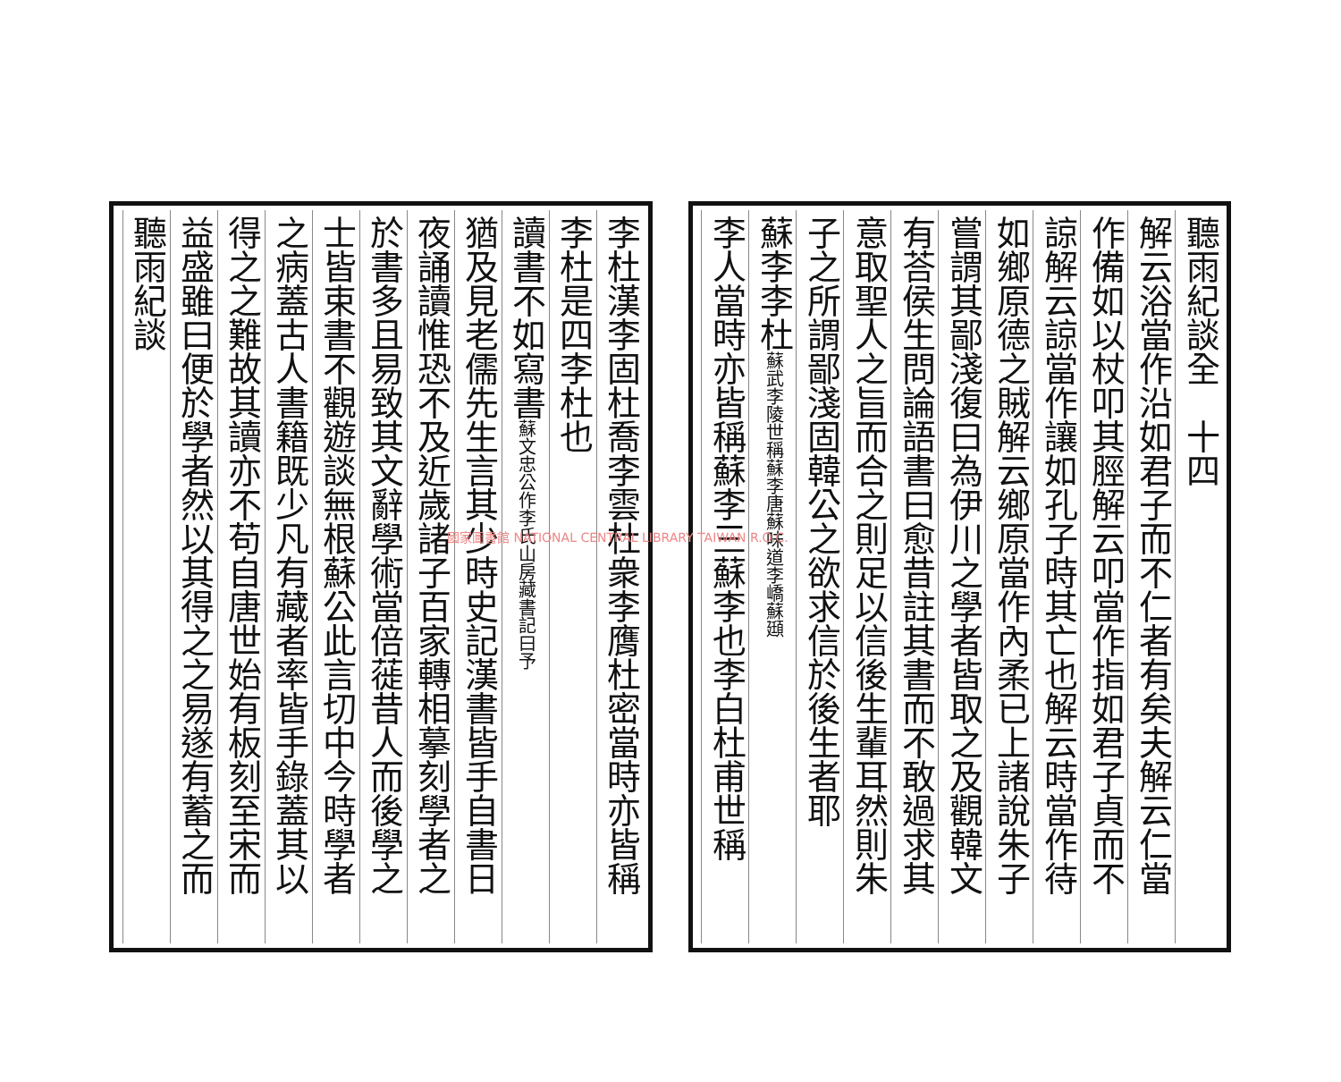李杜漢李固杜喬李雲杜衆李膺杜密當時亦皆稱
李杜是四李杜也
讀書不如寫書蘇文忠公作李氏山房藏書記曰予
猶及見老儒先生言其少時史記漢書皆手自書日
夜誦讀惟恐不及近歲諸子百家轉相摹刻學者之
於書多且易致其文辭學術當倍蓰昔人而後學之
士皆束書不觀遊談無根蘇公此言切中今時學者
之病蓋古人書籍既少凡有藏者率皆手錄蓋其以
得之之難故其讀亦不苟自唐世始有板刻至宋而
益盛雖曰便於學者然以其得之之易遂有蓄之而
聽雨紀談
聽雨紀談全　十四
解云浴當作沿如君子而不仁者有矣夫解云仁當
作備如以杖叩其脛解云叩當作指如君子貞而不
諒解云諒當作讓如孔子時其亡也解云時當作待
如鄉原德之賊解云鄉原當作內柔已上諸說朱子
嘗謂其鄙淺復曰為伊川之學者皆取之及觀韓文
有荅侯生問論語書曰愈昔註其書而不敢過求其
意取聖人之旨而合之則足以信後生輩耳然則朱
子之所謂鄙淺固韓公之欲求信於後生者耶
蘇李李杜蘇武李陵世稱蘇李唐蘇味道李嶠蘇頲
李人當時亦皆稱蘇李三蘇李也李白杜甫世稱
國家圖書館 NATIONAL CENTRAL LIBRARY TAIWAN R.O.C.